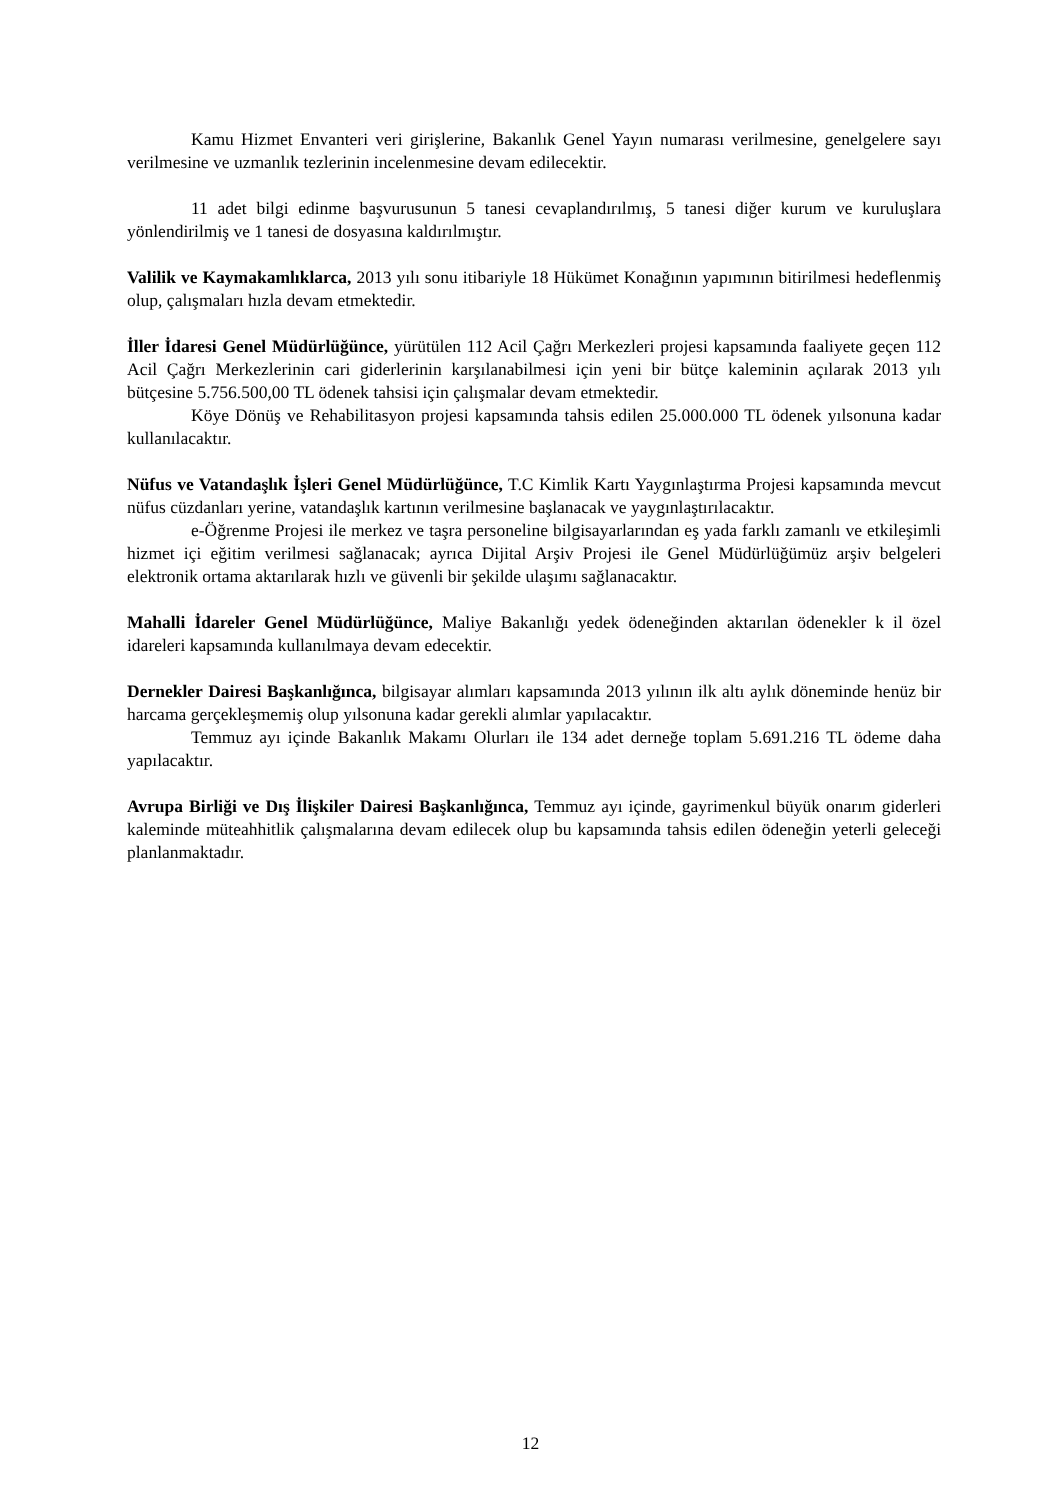Kamu Hizmet Envanteri veri girişlerine, Bakanlık Genel Yayın numarası verilmesine, genelgelere sayı verilmesine ve uzmanlık tezlerinin incelenmesine devam edilecektir.
11 adet bilgi edinme başvurusunun 5 tanesi cevaplandırılmış, 5 tanesi diğer kurum ve kuruluşlara yönlendirilmiş ve 1 tanesi de dosyasına kaldırılmıştır.
Valilik ve Kaymakamlıklarca, 2013 yılı sonu itibariyle 18 Hükümet Konağının yapımının bitirilmesi hedeflenmiş olup, çalışmaları hızla devam etmektedir.
İller İdaresi Genel Müdürlüğünce, yürütülen 112 Acil Çağrı Merkezleri projesi kapsamında faaliyete geçen 112 Acil Çağrı Merkezlerinin cari giderlerinin karşılanabilmesi için yeni bir bütçe kaleminin açılarak 2013 yılı bütçesine 5.756.500,00 TL ödenek tahsisi için çalışmalar devam etmektedir.
Köye Dönüş ve Rehabilitasyon projesi kapsamında tahsis edilen 25.000.000 TL ödenek yılsonuna kadar kullanılacaktır.
Nüfus ve Vatandaşlık İşleri Genel Müdürlüğünce, T.C Kimlik Kartı Yaygınlaştırma Projesi kapsamında mevcut nüfus cüzdanları yerine, vatandaşlık kartının verilmesine başlanacak ve yaygınlaştırılacaktır.
e-Öğrenme Projesi ile merkez ve taşra personeline bilgisayarlarından eş yada farklı zamanlı ve etkileşimli hizmet içi eğitim verilmesi sağlanacak; ayrıca Dijital Arşiv Projesi ile Genel Müdürlüğümüz arşiv belgeleri elektronik ortama aktarılarak hızlı ve güvenli bir şekilde ulaşımı sağlanacaktır.
Mahalli İdareler Genel Müdürlüğünce, Maliye Bakanlığı yedek ödeneğinden aktarılan ödenekler k il özel idareleri kapsamında kullanılmaya devam edecektir.
Dernekler Dairesi Başkanlığınca, bilgisayar alımları kapsamında 2013 yılının ilk altı aylık döneminde henüz bir harcama gerçekleşmemiş olup yılsonuna kadar gerekli alımlar yapılacaktır.
Temmuz ayı içinde Bakanlık Makamı Olurları ile 134 adet derneğe toplam 5.691.216 TL ödeme daha yapılacaktır.
Avrupa Birliği ve Dış İlişkiler Dairesi Başkanlığınca, Temmuz ayı içinde, gayrimenkul büyük onarım giderleri kaleminde müteahhitlik çalışmalarına devam edilecek olup bu kapsamında tahsis edilen ödeneğin yeterli geleceği planlanmaktadır.
12